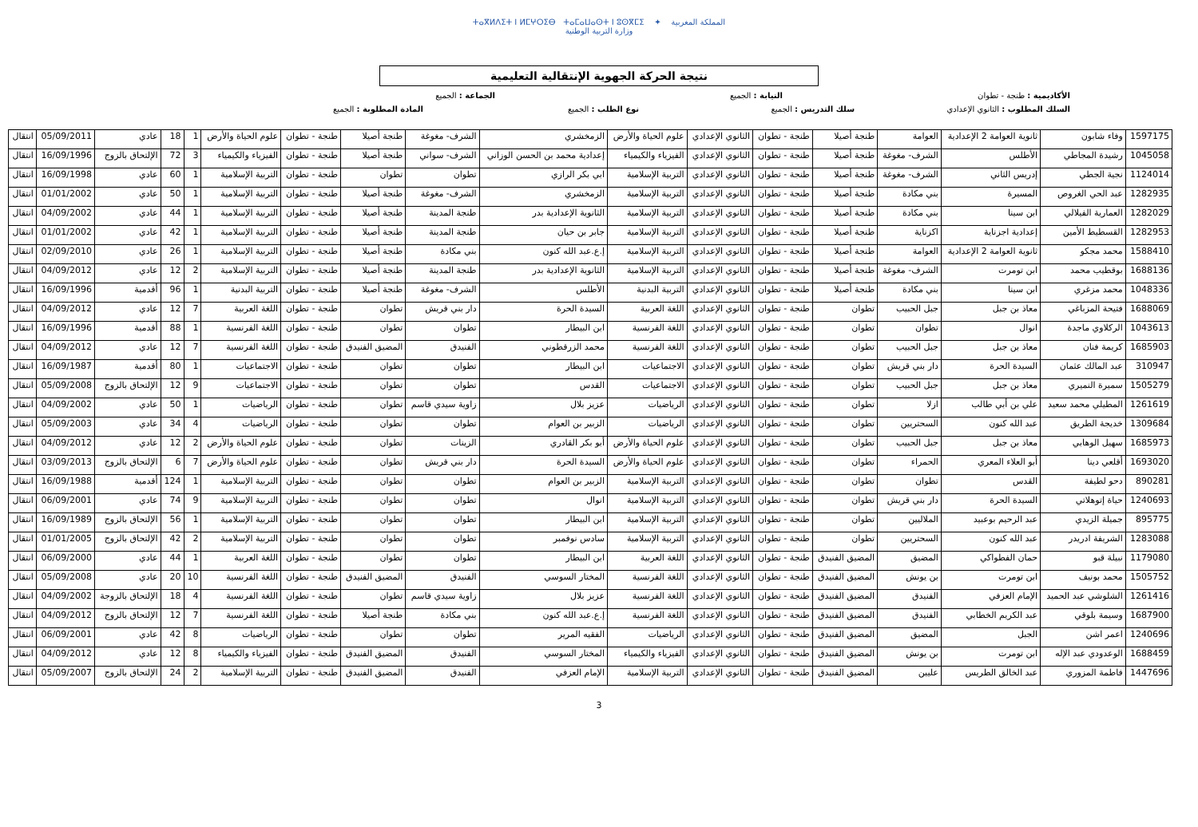ⵜⴰⴳⵍⴷⵉⵜ ⵏ ⵍⵎⵖⵔⵉⴱ ⵜⴰⵎⴰⵡⴰⵙⵜ ⵏ ⵓⵙⴳⵎⵉ ✦ المملكة المغربية
وزارة التربية الوطنية
نتيجة الحركة الجهوية الإنتقالية التعليمية
الأكاديمية : طنجة - تطوان النيابة : الجميع الجماعة : الجميع
السلك المطلوب : الثانوي الإعدادي
سلك التدريس : الجميع نوع الطلب : الجميع المادة المطلوبة : الجميع
| 1597175 | وفاء شابون | ثانوية العوامة 2 الإعدادية | العوامة | طنجة أصيلا | طنجة - تطوان | الثانوي الإعدادي | علوم الحياة والأرض | الزمخشري | الشرف- مغوغة | طنجة أصيلا | طنجة - تطوان | علوم الحياة والأرض | 1 | 18 | عادي | 05/09/2011 | انتقال |
| 1045058 | رشيدة المجاطي | الأطلس | الشرف- مغوغة | طنجة أصيلا | طنجة - تطوان | الثانوي الإعدادي | الفيزياء والكيمياء | إعدادية محمد بن الحسن الوزاني | الشرف- سواني | طنجة أصيلا | طنجة - تطوان | الفيزياء والكيمياء | 3 | 72 | الإلتحاق بالزوج | 16/09/1996 | انتقال |
| 1124014 | نجية الجطي | إدريس الثاني | الشرف- مغوغة | طنجة أصيلا | طنجة - تطوان | الثانوي الإعدادي | التربية الإسلامية | ابي بكر الرازي | تطوان | تطوان | طنجة - تطوان | التربية الإسلامية | 1 | 60 | عادي | 16/09/1998 | انتقال |
| 1282935 | عبد الحي الغروص | المسيرة | بني مكادة | طنجة أصيلا | طنجة - تطوان | الثانوي الإعدادي | التربية الإسلامية | الزمخشري | الشرف- مغوغة | طنجة أصيلا | طنجة - تطوان | التربية الإسلامية | 1 | 50 | عادي | 01/01/2002 | انتقال |
| 1282029 | العمارية الفيلالي | ابن سينا | بني مكادة | طنجة أصيلا | طنجة - تطوان | الثانوي الإعدادي | التربية الإسلامية | الثانوية الإعدادية بدر | طنجة المدينة | طنجة أصيلا | طنجة - تطوان | التربية الإسلامية | 1 | 44 | عادي | 04/09/2002 | انتقال |
| 1282953 | القسطيط الأمين | إعدادية اجزناية | اكزناية | طنجة أصيلا | طنجة - تطوان | الثانوي الإعدادي | التربية الإسلامية | جابر بن حيان | طنجة المدينة | طنجة أصيلا | طنجة - تطوان | التربية الإسلامية | 1 | 42 | عادي | 01/01/2002 | انتقال |
| 1588410 | محمد مجكو | ثانوية العوامة 2 الإعدادية | العوامة | طنجة أصيلا | طنجة - تطوان | الثانوي الإعدادي | التربية الإسلامية | إ.ع.عبد الله كنون | بني مكادة | طنجة أصيلا | طنجة - تطوان | التربية الإسلامية | 1 | 26 | عادي | 02/09/2010 | انتقال |
| 1688136 | بوقطيب محمد | ابن تومرت | الشرف- مغوغة | طنجة أصيلا | طنجة - تطوان | الثانوي الإعدادي | التربية الإسلامية | الثانوية الإعدادية بدر | طنجة المدينة | طنجة أصيلا | طنجة - تطوان | التربية الإسلامية | 2 | 12 | عادي | 04/09/2012 | انتقال |
| 1048336 | محمد مزغري | ابن سينا | بني مكادة | طنجة أصيلا | طنجة - تطوان | الثانوي الإعدادي | التربية البدنية | الأطلس | الشرف- مغوغة | طنجة أصيلا | طنجة - تطوان | التربية البدنية | 1 | 96 | أقدمية | 16/09/1996 | انتقال |
| 1688069 | فتيحة المزباغي | معاذ بن جبل | جبل الحبيب | تطوان | طنجة - تطوان | الثانوي الإعدادي | اللغة العربية | السيدة الحرة | دار بني قريش | تطوان | طنجة - تطوان | اللغة العربية | 7 | 12 | عادي | 04/09/2012 | انتقال |
| 1043613 | الركلاوي ماجدة | انوال | تطوان | تطوان | طنجة - تطوان | الثانوي الإعدادي | اللغة الفرنسية | ابن البيطار | تطوان | تطوان | طنجة - تطوان | اللغة الفرنسية | 1 | 88 | أقدمية | 16/09/1996 | انتقال |
| 1685903 | كريمة فنان | معاذ بن جبل | جبل الحبيب | تطوان | طنجة - تطوان | الثانوي الإعدادي | اللغة الفرنسية | محمد الزرقطوني | الفنيدق | المضيق الفنيدق | طنجة - تطوان | اللغة الفرنسية | 7 | 12 | عادي | 04/09/2012 | انتقال |
| 310947 | عبد المالك عثمان | السيدة الحرة | دار بني قريش | تطوان | طنجة - تطوان | الثانوي الإعدادي | الاجتماعيات | ابن البيطار | تطوان | تطوان | طنجة - تطوان | الاجتماعيات | 1 | 80 | أقدمية | 16/09/1987 | انتقال |
| 1505279 | سميرة النميري | معاذ بن جبل | جبل الحبيب | تطوان | طنجة - تطوان | الثانوي الإعدادي | الاجتماعيات | القدس | تطوان | تطوان | طنجة - تطوان | الاجتماعيات | 9 | 12 | الإلتحاق بالزوج | 05/09/2008 | انتقال |
| 1261619 | المطيلي محمد سعيد | علي بن أبي طالب | ازلا | تطوان | طنجة - تطوان | الثانوي الإعدادي | الرياضيات | عزيز بلال | زاوية سيدي قاسم | تطوان | طنجة - تطوان | الرياضيات | 1 | 50 | عادي | 04/09/2002 | انتقال |
| 1309684 | خديجة الطريق | عبد الله كنون | السحتريين | تطوان | طنجة - تطوان | الثانوي الإعدادي | الرياضيات | الزبير بن العوام | تطوان | تطوان | طنجة - تطوان | الرياضيات | 4 | 34 | عادي | 05/09/2003 | انتقال |
| 1685973 | سهيل الوهابي | معاذ بن جبل | جبل الحبيب | تطوان | طنجة - تطوان | الثانوي الإعدادي | علوم الحياة والأرض | أبو بكر القادري | الزينات | تطوان | طنجة - تطوان | علوم الحياة والأرض | 2 | 12 | عادي | 04/09/2012 | انتقال |
| 1693020 | أقلعي دينا | أبو العلاء المعري | الحمراء | تطوان | طنجة - تطوان | الثانوي الإعدادي | علوم الحياة والأرض | السيدة الحرة | دار بني قريش | تطوان | طنجة - تطوان | علوم الحياة والأرض | 7 | 6 | الإلتحاق بالزوج | 03/09/2013 | انتقال |
| 890281 | دحو لطيفة | القدس | تطوان | تطوان | طنجة - تطوان | الثانوي الإعدادي | التربية الإسلامية | الزبير بن العوام | تطوان | تطوان | طنجة - تطوان | التربية الإسلامية | 1 | 124 | أقدمية | 16/09/1988 | انتقال |
| 1240693 | حياة إتوهلاتي | السيدة الحرة | دار بني قريش | تطوان | طنجة - تطوان | الثانوي الإعدادي | التربية الإسلامية | انوال | تطوان | تطوان | طنجة - تطوان | التربية الإسلامية | 9 | 74 | عادي | 06/09/2001 | انتقال |
| 895775 | جميلة الزيدي | عبد الرحيم بوعبيد | الملاليين | تطوان | طنجة - تطوان | الثانوي الإعدادي | التربية الإسلامية | ابن البيطار | تطوان | تطوان | طنجة - تطوان | التربية الإسلامية | 1 | 56 | الإلتحاق بالزوج | 16/09/1989 | انتقال |
| 1283088 | الشريفة ادريدر | عبد الله كنون | السحتريين | تطوان | طنجة - تطوان | الثانوي الإعدادي | التربية الإسلامية | سادس نوفمبر | تطوان | تطوان | طنجة - تطوان | التربية الإسلامية | 2 | 42 | الإلتحاق بالزوج | 01/01/2005 | انتقال |
| 1179080 | نبيلة قبو | حمان الفطواكي | المضيق | المضيق الفنيدق | طنجة - تطوان | الثانوي الإعدادي | اللغة العربية | ابن البيطار | تطوان | تطوان | طنجة - تطوان | اللغة العربية | 1 | 44 | عادي | 06/09/2000 | انتقال |
| 1505752 | محمد بونيف | ابن تومرت | بن يونش | المضيق الفنيدق | طنجة - تطوان | الثانوي الإعدادي | اللغة الفرنسية | المختار السوسي | الفنيدق | المضيق الفنيدق | طنجة - تطوان | اللغة الفرنسية | 10 | 20 | عادي | 05/09/2008 | انتقال |
| 1261416 | الشلوشي عبد الحميد | الإمام العزفي | الفنيدق | المضيق الفنيدق | طنجة - تطوان | الثانوي الإعدادي | اللغة الفرنسية | عزيز بلال | زاوية سيدي قاسم | تطوان | طنجة - تطوان | اللغة الفرنسية | 4 | 18 | الإلتحاق بالزوجة | 04/09/2002 | انتقال |
| 1687900 | وسيمة بلوقي | عبد الكريم الخطابي | الفنيدق | المضيق الفنيدق | طنجة - تطوان | الثانوي الإعدادي | اللغة الفرنسية | إ.ع.عبد الله كنون | بني مكادة | طنجة أصيلا | طنجة - تطوان | اللغة الفرنسية | 7 | 12 | الإلتحاق بالزوج | 04/09/2012 | انتقال |
| 1240696 | اعمر اشن | الجبل | المضيق | المضيق الفنيدق | طنجة - تطوان | الثانوي الإعدادي | الرياضيات | الفقيه المرير | تطوان | تطوان | طنجة - تطوان | الرياضيات | 8 | 42 | عادي | 06/09/2001 | انتقال |
| 1688459 | الوعدودي عبد الإله | ابن تومرت | بن يونش | المضيق الفنيدق | طنجة - تطوان | الثانوي الإعدادي | الفيزياء والكيمياء | المختار السوسي | الفنيدق | المضيق الفنيدق | طنجة - تطوان | الفيزياء والكيمياء | 8 | 12 | عادي | 04/09/2012 | انتقال |
| 1447696 | فاطمة المزوري | عبد الخالق الطريس | عليين | المضيق الفنيدق | طنجة - تطوان | الثانوي الإعدادي | التربية الإسلامية | الإمام العزفي | الفنيدق | المضيق الفنيدق | طنجة - تطوان | التربية الإسلامية | 2 | 24 | الإلتحاق بالزوج | 05/09/2007 | انتقال |
3